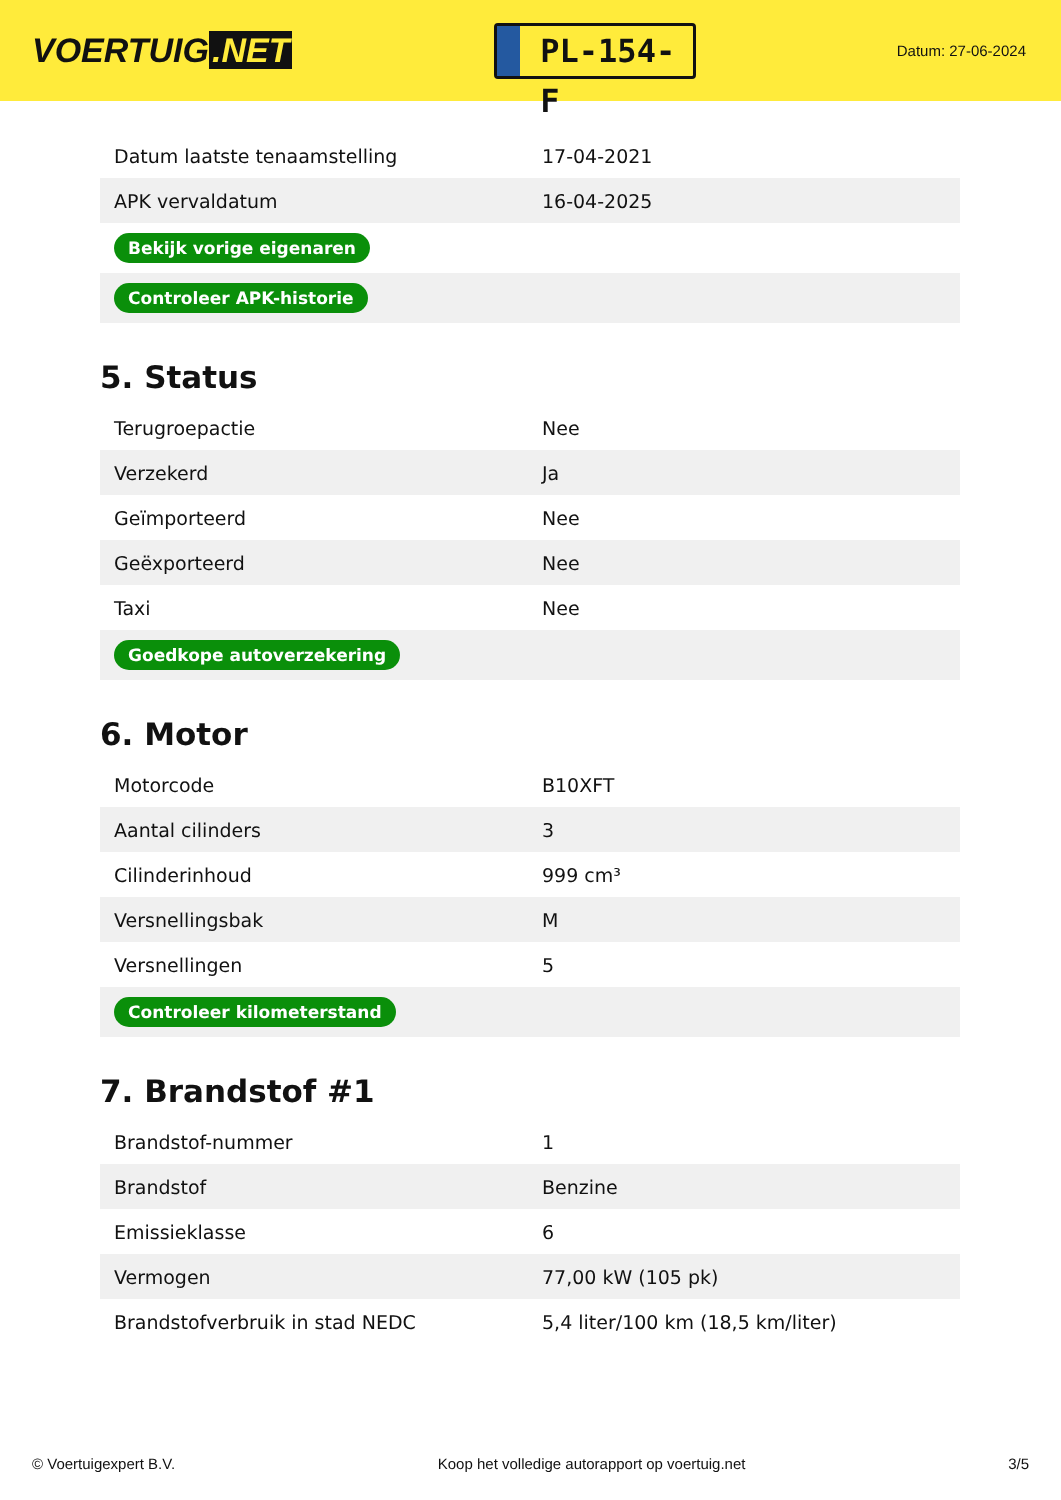VOERTUIG.NET
PL-154-F
Datum: 27-06-2024
| Datum laatste tenaamstelling | 17-04-2021 |
| APK vervaldatum | 16-04-2025 |
| Bekijk vorige eigenaren | |
| Controleer APK-historie | |
5. Status
| Terugroepactie | Nee |
| Verzekerd | Ja |
| Geïmporteerd | Nee |
| Geëxporteerd | Nee |
| Taxi | Nee |
| Goedkope autoverzekering | |
6. Motor
| Motorcode | B10XFT |
| Aantal cilinders | 3 |
| Cilinderinhoud | 999 cm³ |
| Versnellingsbak | M |
| Versnellingen | 5 |
| Controleer kilometerstand | |
7. Brandstof #1
| Brandstof-nummer | 1 |
| Brandstof | Benzine |
| Emissieklasse | 6 |
| Vermogen | 77,00 kW (105 pk) |
| Brandstofverbruik in stad NEDC | 5,4 liter/100 km (18,5 km/liter) |
© Voertuigexpert B.V. Koop het volledige autorapport op voertuig.net 3/5